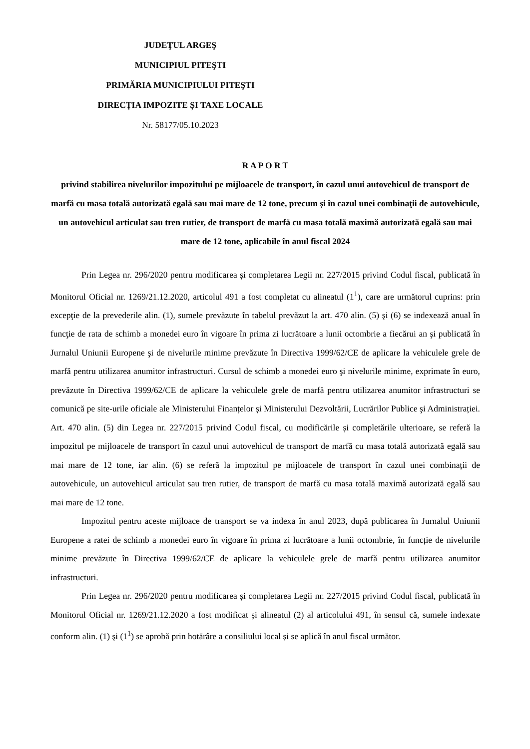JUDEŢUL ARGEŞ
MUNICIPIUL PITEŞTI
PRIMĂRIA MUNICIPIULUI PITEŞTI
DIRECȚIA IMPOZITE ȘI TAXE LOCALE
Nr. 58177/05.10.2023
R A P O R T
privind stabilirea nivelurilor impozitului pe mijloacele de transport, în cazul unui autovehicul de transport de marfă cu masa totală autorizată egală sau mai mare de 12 tone, precum și în cazul unei combinaţii de autovehicule, un autovehicul articulat sau tren rutier, de transport de marfă cu masa totală maximă autorizată egală sau mai mare de 12 tone, aplicabile în anul fiscal 2024
Prin Legea nr. 296/2020 pentru modificarea și completarea Legii nr. 227/2015 privind Codul fiscal, publicată în Monitorul Oficial nr. 1269/21.12.2020, articolul 491 a fost completat cu alineatul (1<sup>1</sup>), care are următorul cuprins: prin excepţie de la prevederile alin. (1), sumele prevăzute în tabelul prevăzut la art. 470 alin. (5) şi (6) se indexează anual în funcţie de rata de schimb a monedei euro în vigoare în prima zi lucrătoare a lunii octombrie a fiecărui an şi publicată în Jurnalul Uniunii Europene şi de nivelurile minime prevăzute în Directiva 1999/62/CE de aplicare la vehiculele grele de marfă pentru utilizarea anumitor infrastructuri. Cursul de schimb a monedei euro şi nivelurile minime, exprimate în euro, prevăzute în Directiva 1999/62/CE de aplicare la vehiculele grele de marfă pentru utilizarea anumitor infrastructuri se comunică pe site-urile oficiale ale Ministerului Finanțelor și Ministerului Dezvoltării, Lucrărilor Publice şi Administrației. Art. 470 alin. (5) din Legea nr. 227/2015 privind Codul fiscal, cu modificările și completările ulterioare, se referă la impozitul pe mijloacele de transport în cazul unui autovehicul de transport de marfă cu masa totală autorizată egală sau mai mare de 12 tone, iar alin. (6) se referă la impozitul pe mijloacele de transport în cazul unei combinații de autovehicule, un autovehicul articulat sau tren rutier, de transport de marfă cu masa totală maximă autorizată egală sau mai mare de 12 tone.
Impozitul pentru aceste mijloace de transport se va indexa în anul 2023, după publicarea în Jurnalul Uniunii Europene a ratei de schimb a monedei euro în vigoare în prima zi lucrătoare a lunii octombrie, în funcție de nivelurile minime prevăzute în Directiva 1999/62/CE de aplicare la vehiculele grele de marfă pentru utilizarea anumitor infrastructuri.
Prin Legea nr. 296/2020 pentru modificarea și completarea Legii nr. 227/2015 privind Codul fiscal, publicată în Monitorul Oficial nr. 1269/21.12.2020 a fost modificat și alineatul (2) al articolului 491, în sensul că, sumele indexate conform alin. (1) şi (1<sup>1</sup>) se aprobă prin hotărâre a consiliului local și se aplică în anul fiscal următor.